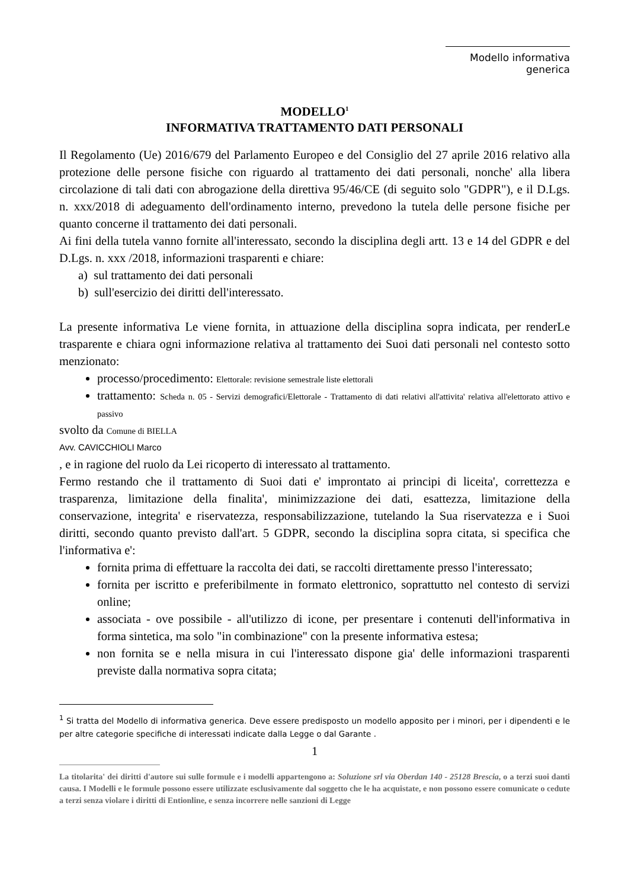Modello informativa generica
MODELLO<sup>1</sup>
INFORMATIVA TRATTAMENTO DATI PERSONALI
Il Regolamento (Ue) 2016/679 del Parlamento Europeo e del Consiglio del 27 aprile 2016 relativo alla protezione delle persone fisiche con riguardo al trattamento dei dati personali, nonche' alla libera circolazione di tali dati con abrogazione della direttiva 95/46/CE (di seguito solo "GDPR"), e il D.Lgs. n. xxx/2018 di adeguamento dell'ordinamento interno, prevedono la tutela delle persone fisiche per quanto concerne il trattamento dei dati personali.
Ai fini della tutela vanno fornite all'interessato, secondo la disciplina degli artt. 13 e 14 del GDPR e del D.Lgs. n. xxx /2018, informazioni trasparenti e chiare:
a) sul trattamento dei dati personali
b) sull'esercizio dei diritti dell'interessato.
La presente informativa Le viene fornita, in attuazione della disciplina sopra indicata, per renderLe trasparente e chiara ogni informazione relativa al trattamento dei Suoi dati personali nel contesto sotto menzionato:
processo/procedimento: Elettorale: revisione semestrale liste elettorali
trattamento: Scheda n. 05 - Servizi demografici/Elettorale - Trattamento di dati relativi all'attivita' relativa all'elettorato attivo e passivo
svolto da Comune di BIELLA
Avv. CAVICCHIOLI Marco
, e in ragione del ruolo da Lei ricoperto di interessato al trattamento.
Fermo restando che il trattamento di Suoi dati e' improntato ai principi di liceita', correttezza e trasparenza, limitazione della finalita', minimizzazione dei dati, esattezza, limitazione della conservazione, integrita' e riservatezza, responsabilizzazione, tutelando la Sua riservatezza e i Suoi diritti, secondo quanto previsto dall'art. 5 GDPR, secondo la disciplina sopra citata, si specifica che l'informativa e':
fornita prima di effettuare la raccolta dei dati, se raccolti direttamente presso l'interessato;
fornita per iscritto e preferibilmente in formato elettronico, soprattutto nel contesto di servizi online;
associata - ove possibile - all'utilizzo di icone, per presentare i contenuti dell'informativa in forma sintetica, ma solo "in combinazione" con la presente informativa estesa;
non fornita se e nella misura in cui l'interessato dispone gia' delle informazioni trasparenti previste dalla normativa sopra citata;
<sup>1</sup> Si tratta del Modello di informativa generica. Deve essere predisposto un modello apposito per i minori, per i dipendenti e le per altre categorie specifiche di interessati indicate dalla Legge o dal Garante .
1
La titolarita' dei diritti d'autore sui sulle formule e i modelli appartengono a: Soluzione srl via Oberdan 140 - 25128 Brescia, o a terzi suoi danti causa. I Modelli e le formule possono essere utilizzate esclusivamente dal soggetto che le ha acquistate, e non possono essere comunicate o cedute a terzi senza violare i diritti di Entionline, e senza incorrere nelle sanzioni di Legge